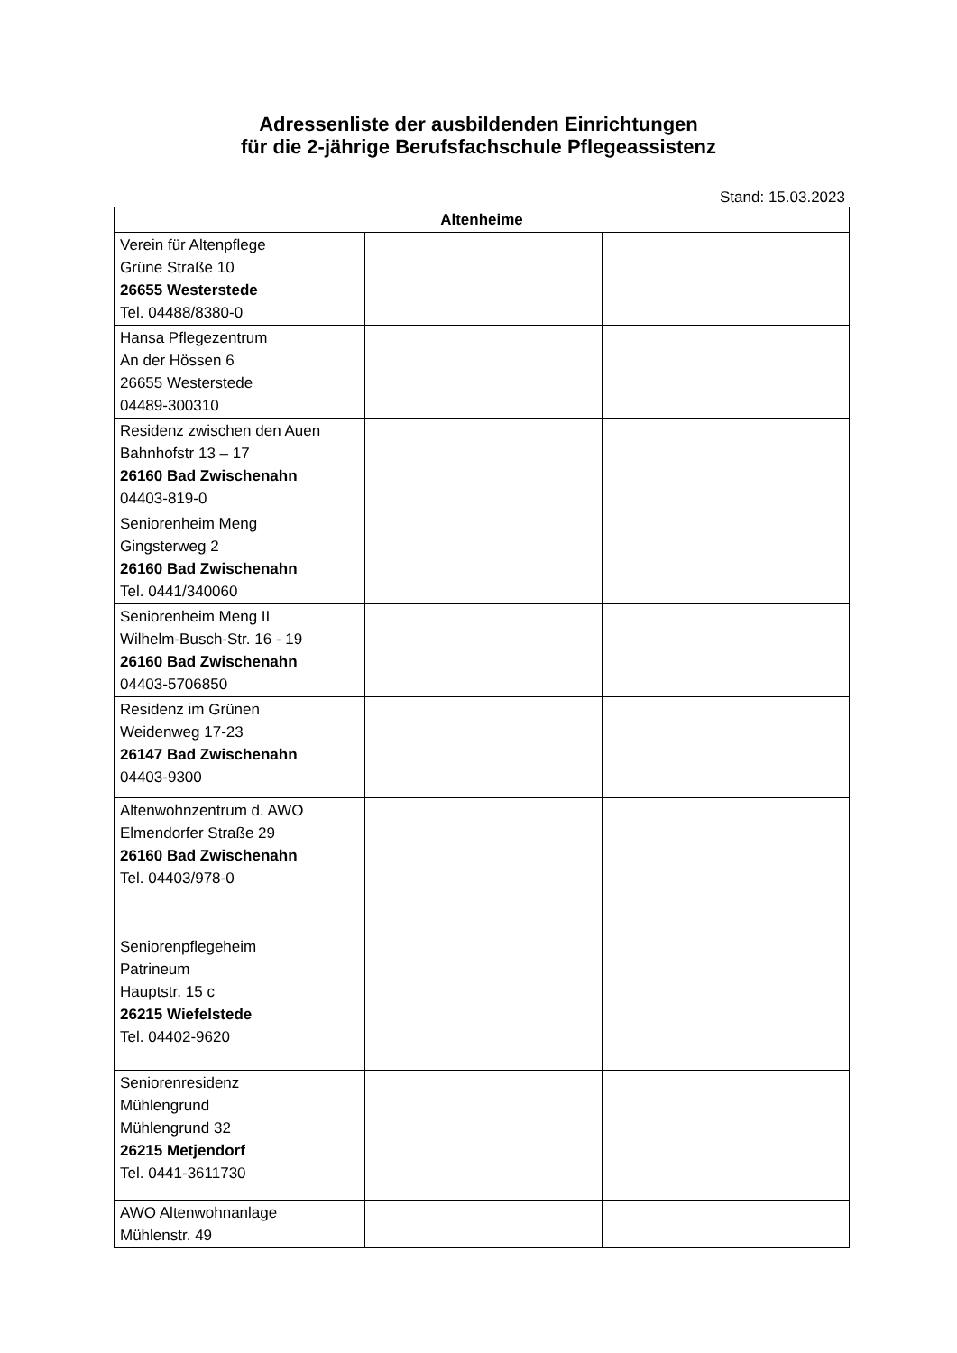Adressenliste der ausbildenden Einrichtungen
für die 2-jährige Berufsfachschule Pflegeassistenz
Stand: 15.03.2023
| Altenheime | | |
| --- | --- | --- |
| Verein für Altenpflege Grüne Straße 10 26655 Westerstede Tel. 04488/8380-0 | | |
| Hansa Pflegezentrum An der Hössen 6 26655 Westerstede 04489-300310 | | |
| Residenz zwischen den Auen Bahnhofstr 13 – 17 26160 Bad Zwischenahn 04403-819-0 | | |
| Seniorenheim Meng Gingsterweg 2 26160 Bad Zwischenahn Tel. 0441/340060 | | |
| Seniorenheim Meng II Wilhelm-Busch-Str. 16 - 19 26160 Bad Zwischenahn 04403-5706850 | | |
| Residenz im Grünen Weidenweg 17-23 26147 Bad Zwischenahn 04403-9300 | | |
| Altenwohnzentrum d. AWO Elmendorfer Straße 29 26160 Bad Zwischenahn Tel. 04403/978-0 | | |
| Seniorenpflegeheim Patrineum Hauptstr. 15 c 26215 Wiefelstede Tel. 04402-9620 | | |
| Seniorenresidenz Mühlengrund Mühlengrund 32 26215 Metjendorf Tel. 0441-3611730 | | |
| AWO Altenwohnanlage Mühlenstr. 49 | | |